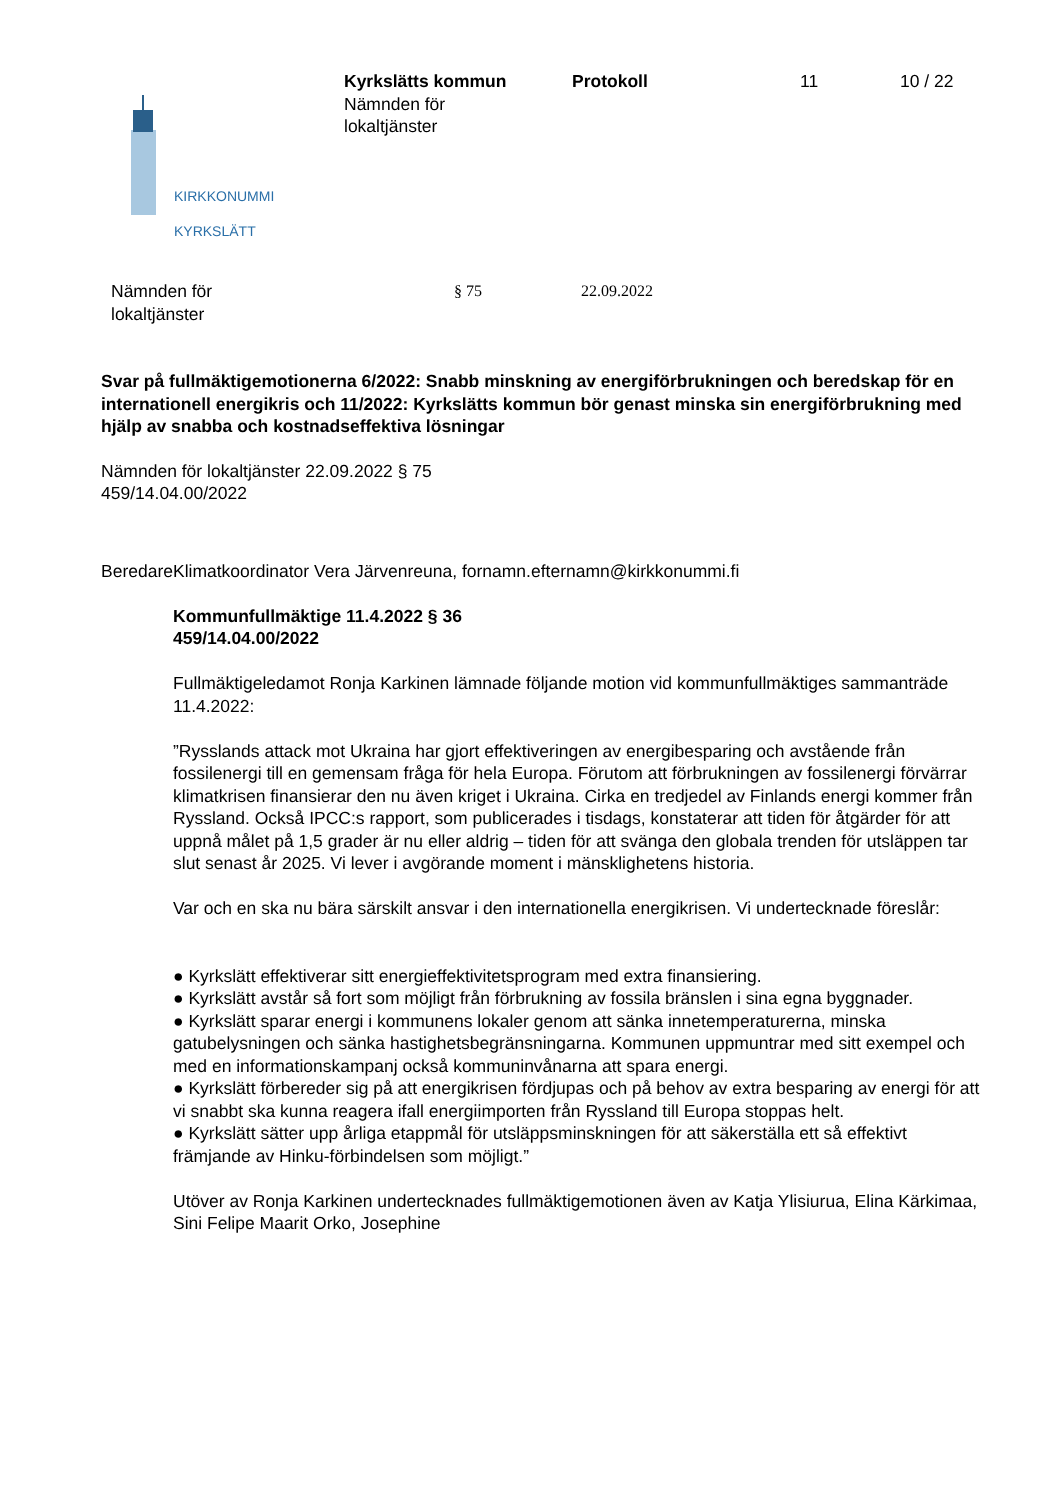KIRKKONUMMI
KYRKSLÄTT
Kyrkslätts kommun
Nämnden för
lokaltjänster
Protokoll 11 10 / 22
Nämnden för
lokaltjänster
§ 75 22.09.2022
Svar på fullmäktigemotionerna 6/2022: Snabb minskning av energiförbrukningen och beredskap för en internationell energikris och 11/2022: Kyrkslätts kommun bör genast minska sin energiförbrukning med hjälp av snabba och kostnadseffektiva lösningar
Nämnden för lokaltjänster 22.09.2022 § 75
459/14.04.00/2022
Beredare Klimatkoordinator Vera Järvenreuna, fornamn.efternamn@kirkkonummi.fi
Kommunfullmäktige 11.4.2022 § 36
459/14.04.00/2022
Fullmäktigeledamot Ronja Karkinen lämnade följande motion vid kommunfullmäktiges sammanträde 11.4.2022:
”Rysslands attack mot Ukraina har gjort effektiveringen av energibesparing och avstående från fossilenergi till en gemensam fråga för hela Europa. Förutom att förbrukningen av fossilenergi förvärrar klimatkrisen finansierar den nu även kriget i Ukraina. Cirka en tredjedel av Finlands energi kommer från Ryssland. Också IPCC:s rapport, som publicerades i tisdags, konstaterar att tiden för åtgärder för att uppnå målet på 1,5 grader är nu eller aldrig – tiden för att svänga den globala trenden för utsläppen tar slut senast år 2025. Vi lever i avgörande moment i mänsklighetens historia.
Var och en ska nu bära särskilt ansvar i den internationella energikrisen. Vi undertecknade föreslår:
● Kyrkslätt effektiverar sitt energieffektivitetsprogram med extra finansiering.
● Kyrkslätt avstår så fort som möjligt från förbrukning av fossila bränslen i sina egna byggnader.
● Kyrkslätt sparar energi i kommunens lokaler genom att sänka innetemperaturerna, minska gatubelysningen och sänka hastighetsbegränsningarna. Kommunen uppmuntrar med sitt exempel och med en informationskampanj också kommuninvånarna att spara energi.
● Kyrkslätt förbereder sig på att energikrisen fördjupas och på behov av extra besparing av energi för att vi snabbt ska kunna reagera ifall energiimporten från Ryssland till Europa stoppas helt.
● Kyrkslätt sätter upp årliga etappmål för utsläppsminskningen för att säkerställa ett så effektivt främjande av Hinku-förbindelsen som möjligt.”
Utöver av Ronja Karkinen undertecknades fullmäktigemotionen även av Katja Ylisiurua, Elina Kärkimaa, Sini Felipe Maarit Orko, Josephine